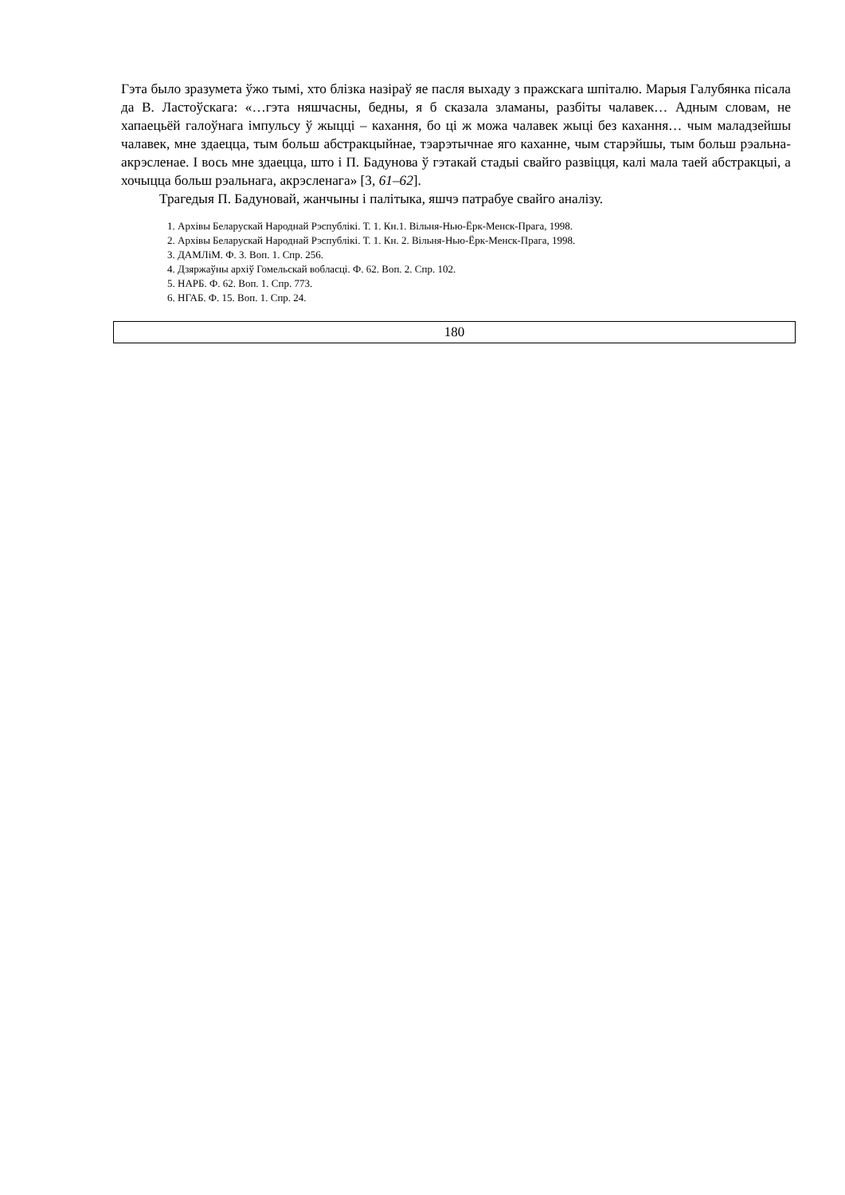Гэта было зразумета ўжо тымі, хто блізка назіраў яе пасля выхаду з пражскага шпіталю. Марыя Галубянка пісала да В. Ластоўскага: «…гэта няшчасны, бедны, я б сказала зламаны, разбіты чалавек… Адным словам, не хапаецьёй галоўнага імпульсу ў жыцці – кахання, бо ці ж можа чалавек жыці без кахання… чым маладзейшы чалавек, мне здаецца, тым больш абстракцыйнае, тэарэтычнае яго каханне, чым старэйшы, тым больш рэальна-акрэсленае. І вось мне здаецца, што і П. Бадунова ў гэтакай стадыі свайго развіцця, калі мала таей абстракцыі, а хочыцца больш рэальнага, акрэсленага» [3, 61–62].
Трагедыя П. Бадуновай, жанчыны і палітыка, яшчэ патрабуе свайго аналізу.
1. Архівы Беларускай Народнай Рэспублікі. Т. 1. Кн.1. Вільня-Нью-Ёрк-Менск-Прага, 1998.
2. Архівы Беларускай Народнай Рэспублікі. Т. 1. Кн. 2. Вільня-Нью-Ёрк-Менск-Прага, 1998.
3. ДАМЛіМ. Ф. 3. Воп. 1. Спр. 256.
4. Дзяржаўны архіў Гомельскай вобласці. Ф. 62. Воп. 2. Спр. 102.
5. НАРБ. Ф. 62. Воп. 1. Спр. 773.
6. НГАБ. Ф. 15. Воп. 1. Спр. 24.
180